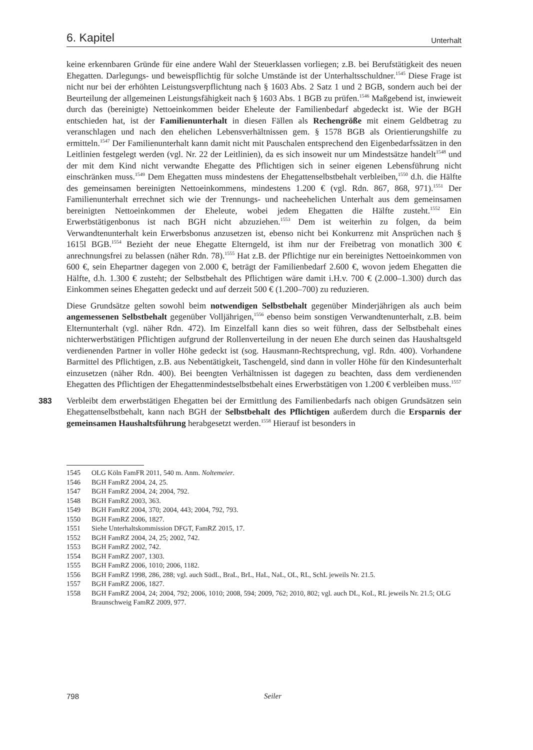6. Kapitel Unterhalt
keine erkennbaren Gründe für eine andere Wahl der Steuerklassen vorliegen; z.B. bei Berufstätigkeit des neuen Ehegatten. Darlegungs- und beweispflichtig für solche Umstände ist der Unterhaltsschuldner.<sup>1545</sup> Diese Frage ist nicht nur bei der erhöhten Leistungsverpflichtung nach § 1603 Abs. 2 Satz 1 und 2 BGB, sondern auch bei der Beurteilung der allgemeinen Leistungsfähigkeit nach § 1603 Abs. 1 BGB zu prüfen.<sup>1546</sup> Maßgebend ist, inwieweit durch das (bereinigte) Nettoeinkommen beider Eheleute der Familienbedarf abgedeckt ist. Wie der BGH entschieden hat, ist der Familienunterhalt in diesen Fällen als Rechengröße mit einem Geldbetrag zu veranschlagen und nach den ehelichen Lebensverhältnissen gem. § 1578 BGB als Orientierungshilfe zu ermitteln.<sup>1547</sup> Der Familienunterhalt kann damit nicht mit Pauschalen entsprechend den Eigenbedarfssätzen in den Leitlinien festgelegt werden (vgl. Nr. 22 der Leitlinien), da es sich insoweit nur um Mindestsätze handelt<sup>1548</sup> und der mit dem Kind nicht verwandte Ehegatte des Pflichtigen sich in seiner eigenen Lebensführung nicht einschränken muss.<sup>1549</sup> Dem Ehegatten muss mindestens der Ehegattenselbstbehalt verbleiben,<sup>1550</sup> d.h. die Hälfte des gemeinsamen bereinigten Nettoeinkommens, mindestens 1.200 € (vgl. Rdn. 867, 868, 971).<sup>1551</sup> Der Familienunterhalt errechnet sich wie der Trennungs- und nacheehelichen Unterhalt aus dem gemeinsamen bereinigten Nettoeinkommen der Eheleute, wobei jedem Ehegatten die Hälfte zusteht.<sup>1552</sup> Ein Erwerbstätigenbonus ist nach BGH nicht abzuziehen.<sup>1553</sup> Dem ist weiterhin zu folgen, da beim Verwandtenunterhalt kein Erwerbsbonus anzusetzen ist, ebenso nicht bei Konkurrenz mit Ansprüchen nach § 1615l BGB.<sup>1554</sup> Bezieht der neue Ehegatte Elterngeld, ist ihm nur der Freibetrag von monatlich 300 € anrechnungsfrei zu belassen (näher Rdn. 78).<sup>1555</sup> Hat z.B. der Pflichtige nur ein bereinigtes Nettoeinkommen von 600 €, sein Ehepartner dagegen von 2.000 €, beträgt der Familienbedarf 2.600 €, wovon jedem Ehegatten die Hälfte, d.h. 1.300 € zusteht; der Selbstbehalt des Pflichtigen wäre damit i.H.v. 700 € (2.000–1.300) durch das Einkommen seines Ehegatten gedeckt und auf derzeit 500 € (1.200–700) zu reduzieren.
Diese Grundsätze gelten sowohl beim notwendigen Selbstbehalt gegenüber Minderjährigen als auch beim angemessenen Selbstbehalt gegenüber Volljährigen,<sup>1556</sup> ebenso beim sonstigen Verwandtenunterhalt, z.B. beim Elternunterhalt (vgl. näher Rdn. 472). Im Einzelfall kann dies so weit führen, dass der Selbstbehalt eines nichterwerbstätigen Pflichtigen aufgrund der Rollenverteilung in der neuen Ehe durch seinen das Haushaltsgeld verdienenden Partner in voller Höhe gedeckt ist (sog. Hausmann-Rechtsprechung, vgl. Rdn. 400). Vorhandene Barmittel des Pflichtigen, z.B. aus Nebentätigkeit, Taschengeld, sind dann in voller Höhe für den Kindesunterhalt einzusetzen (näher Rdn. 400). Bei beengten Verhältnissen ist dagegen zu beachten, dass dem verdienenden Ehegatten des Pflichtigen der Ehegattenmindestselbstbehalt eines Erwerbstätigen von 1.200 € verbleiben muss.<sup>1557</sup>
383 Verbleibt dem erwerbstätigen Ehegatten bei der Ermittlung des Familienbedarfs nach obigen Grundsätzen sein Ehegattenselbstbehalt, kann nach BGH der Selbstbehalt des Pflichtigen außerdem durch die Ersparnis der gemeinsamen Haushaltsführung herabgesetzt werden.<sup>1558</sup> Hierauf ist besonders in
1545 OLG Köln FamFR 2011, 540 m. Anm. Noltemeier.
1546 BGH FamRZ 2004, 24, 25.
1547 BGH FamRZ 2004, 24; 2004, 792.
1548 BGH FamRZ 2003, 363.
1549 BGH FamRZ 2004, 370; 2004, 443; 2004, 792, 793.
1550 BGH FamRZ 2006, 1827.
1551 Siehe Unterhaltskommission DFGT, FamRZ 2015, 17.
1552 BGH FamRZ 2004, 24, 25; 2002, 742.
1553 BGH FamRZ 2002, 742.
1554 BGH FamRZ 2007, 1303.
1555 BGH FamRZ 2006, 1010; 2006, 1182.
1556 BGH FamRZ 1998, 286, 288; vgl. auch SüdL, BraL, BrL, HaL, NaL, OL, RL, SchL jeweils Nr. 21.5.
1557 BGH FamRZ 2006, 1827.
1558 BGH FamRZ 2004, 24; 2004, 792; 2006, 1010; 2008, 594; 2009, 762; 2010, 802; vgl. auch DL, KoL, RL jeweils Nr. 21.5; OLG Braunschweig FamRZ 2009, 977.
798 Seiler